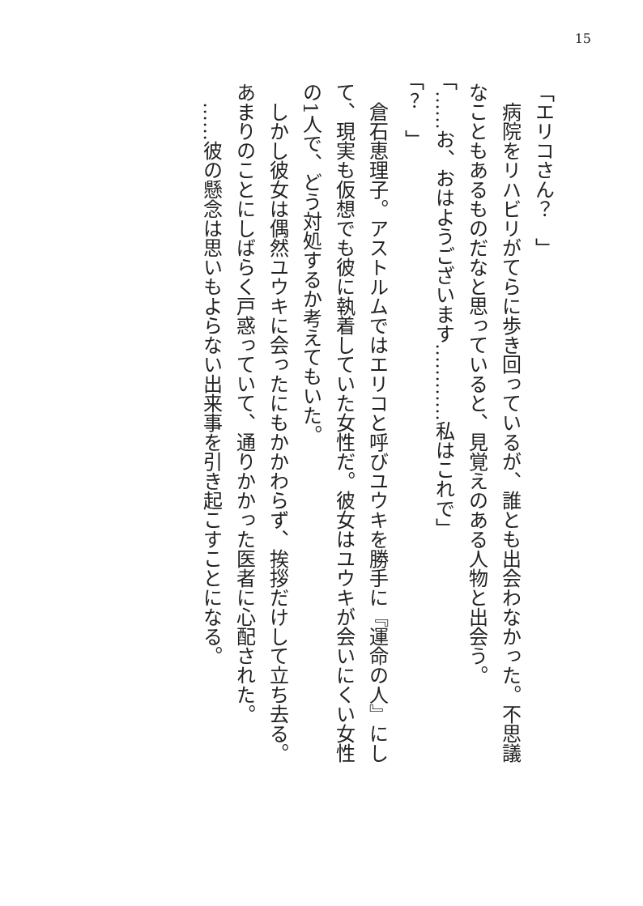15
「エリコさん？　」
　病院をリハビリがてらに歩き回っているが、誰とも出会わなかった。不思議なこともあるものだなと思っていると、見覚えのある人物と出会う。
「……お、おはようございます…………私はこれで」
「？　」
　倉石恵理子。アストルムではエリコと呼びユウキを勝手に『運命の人』にして、現実も仮想でも彼に執着していた女性だ。彼女はユウキが会いにくい女性の1人で、どう対処するか考えてもいた。
　しかし彼女は偶然ユウキに会ったにもかかわらず、挨拶だけして立ち去る。あまりのことにしばらく戸惑っていて、通りかかった医者に心配された。
　……彼の懸念は思いもよらない出来事を引き起こすことになる。